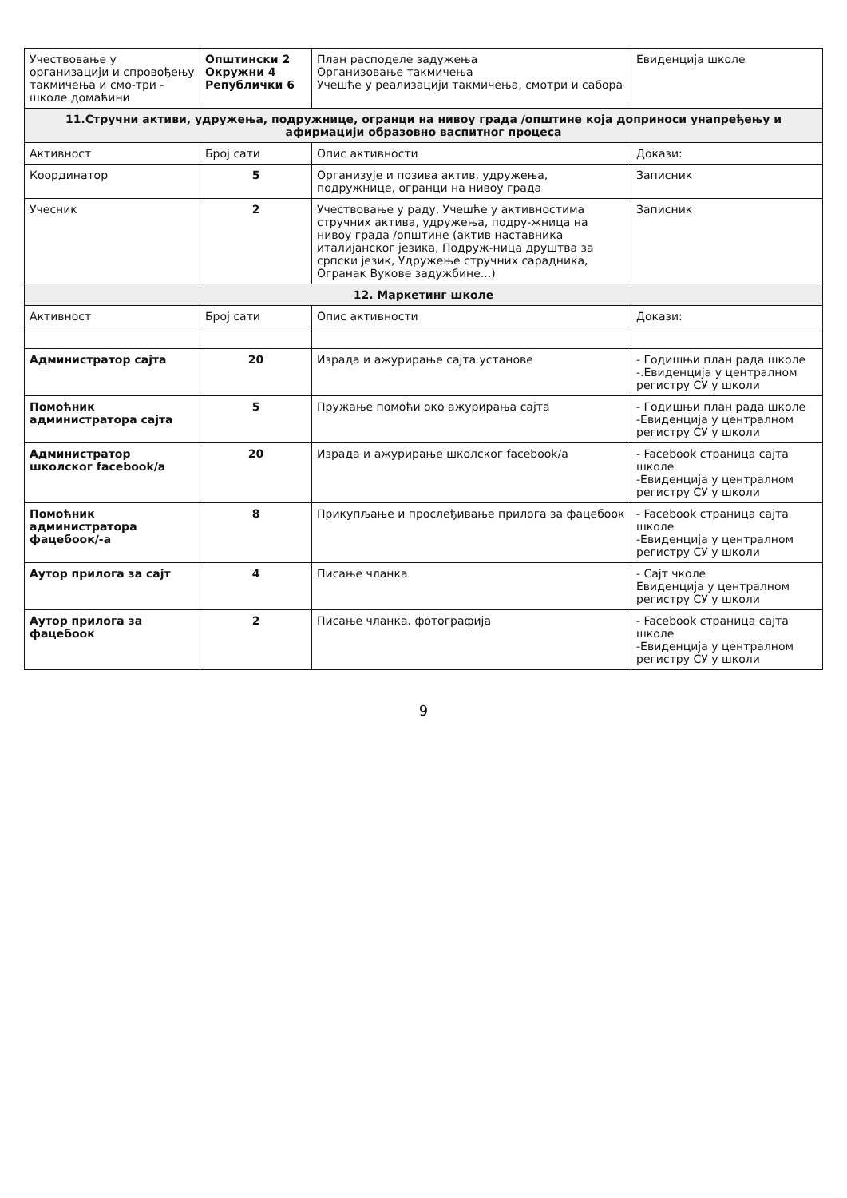| Учествовање у организацији и спровођењу такмичења и смо-три - школе домаћини | Општински 2 Окружни 4 Републички 6 | План расподеле задужења Организовање такмичења Учешће у реализацији такмичења, смотри и сабора | Евиденција школе |
| 11.Стручни активи, удружења, подружнице, огранци на нивоу града /општине која доприноси унапређењу и афирмацији образовно васпитног процеса | | | |
| Активност | Број сати | Опис активности | Докази: |
| Координатор | 5 | Организује и позива актив, удружења, подружнице, огранци на нивоу града | Записник |
| Учесник | 2 | Учествовање у раду, Учешће у активностима стручних актива, удружења, подру-жница на нивоу града /општине (актив наставника италијанског језика, Подруж-ница друштва за српски језик, Удружење стручних сарадника, Огранак Вукове задужбине...) | Записник |
| 12. Маркетинг школе | | | |
| Активност | Број сати | Опис активности | Докази: |
| Администратор сајта | 20 | Израда и ажурирање сајта установе | - Годишњи план рада школе -.Евиденција у централном регистру СУ у школи |
| Помоћник администратора сајта | 5 | Пружање помоћи око ажурирања сајта | - Годишњи план рада школе -Евиденција у централном регистру СУ у школи |
| Администратор школског facebook/a | 20 | Израда и ажурирање школског facebook/a | - Facebook страница сајта школе -Евиденција у централном регистру СУ у школи |
| Помоћник администратора фацебоок/-а | 8 | Прикупљање и прослеђивање прилога за фацебоок | - Facebook страница сајта школе -Евиденција у централном регистру СУ у школи |
| Аутор прилога за сајт | 4 | Писање чланка | - Сајт чколе Евиденција у централном регистру СУ у школи |
| Аутор прилога за фацебоок | 2 | Писање чланка. фотографија | - Facebook страница сајта школе -Евиденција у централном регистру СУ у школи |
9